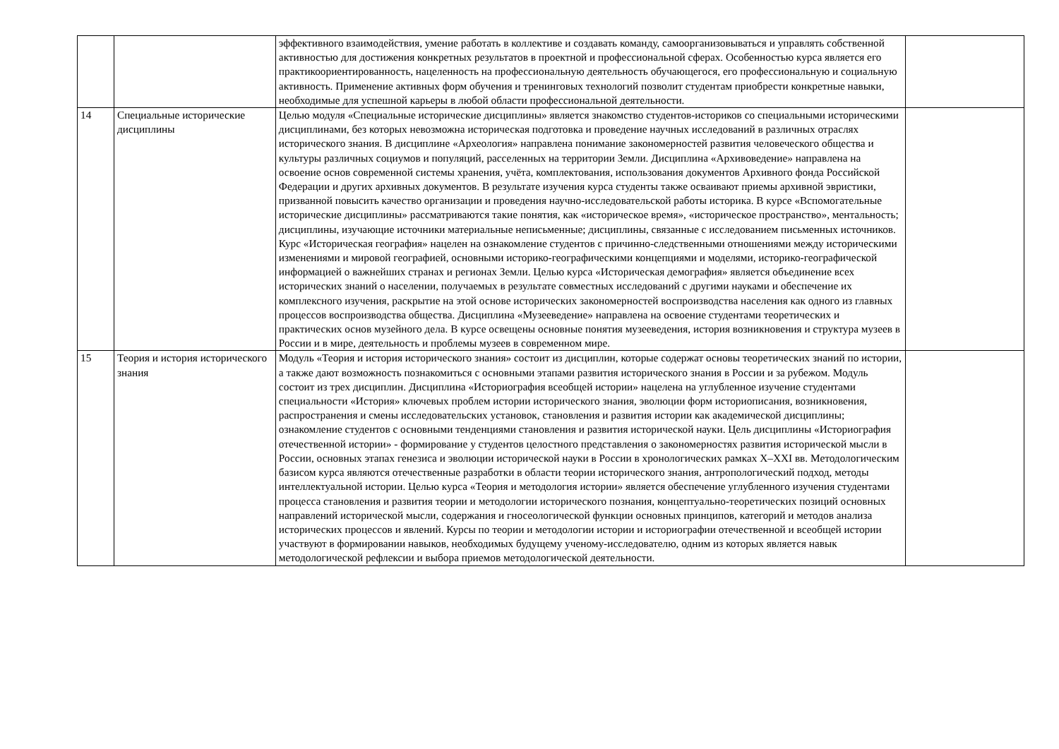| | | эффективного взаимодействия, умение работать в коллективе и создавать команду, самоорганизовываться и управлять собственной активностью для достижения конкретных результатов в проектной и профессиональной сферах. Особенностью курса является его практикоориентированность, нацеленность на профессиональную деятельность обучающегося, его профессиональную и социальную активность. Применение активных форм обучения и тренинговых технологий позволит студентам приобрести конкретные навыки, необходимые для успешной карьеры в любой области профессиональной деятельности. | |
| 14 | Специальные исторические дисциплины | Целью модуля «Специальные исторические дисциплины» является знакомство студентов-историков со специальными историческими дисциплинами, без которых невозможна историческая подготовка и проведение научных исследований в различных отраслях исторического знания. В дисциплине «Археология» направлена понимание закономерностей развития человеческого общества и культуры различных социумов и популяций, расселенных на территории Земли. Дисциплина «Архивоведение» направлена на освоение основ современной системы хранения, учёта, комплектования, использования документов Архивного фонда Российской Федерации и других архивных документов. В результате изучения курса студенты также осваивают приемы архивной эвристики, призванной повысить качество организации и проведения научно-исследовательской работы историка. В курсе «Вспомогательные исторические дисциплины» рассматриваются такие понятия, как «историческое время», «историческое пространство», ментальность; дисциплины, изучающие источники материальные неписьменные; дисциплины, связанные с исследованием письменных источников. Курс «Историческая география» нацелен на ознакомление студентов с причинно-следственными отношениями между историческими изменениями и мировой географией, основными историко-географическими концепциями и моделями, историко-географической информацией о важнейших странах и регионах Земли. Целью курса «Историческая демография» является объединение всех исторических знаний о населении, получаемых в результате совместных исследований с другими науками и обеспечение их комплексного изучения, раскрытие на этой основе исторических закономерностей воспроизводства населения как одного из главных процессов воспроизводства общества. Дисциплина «Музееведение» направлена на освоение студентами теоретических и практических основ музейного дела. В курсе освещены основные понятия музееведения, история возникновения и структура музеев в России и в мире, деятельность и проблемы музеев в современном мире. | |
| 15 | Теория и история исторического знания | Модуль «Теория и история исторического знания» состоит из дисциплин, которые содержат основы теоретических знаний по истории, а также дают возможность познакомиться с основными этапами развития исторического знания в России и за рубежом. Модуль состоит из трех дисциплин. Дисциплина «Историография всеобщей истории» нацелена на углубленное изучение студентами специальности «История» ключевых проблем истории исторического знания, эволюции форм историописания, возникновения, распространения и смены исследовательских установок, становления и развития истории как академической дисциплины; ознакомление студентов с основными тенденциями становления и развития исторической науки. Цель дисциплины «Историография отечественной истории» - формирование у студентов целостного представления о закономерностях развития исторической мысли в России, основных этапах генезиса и эволюции исторической науки в России в хронологических рамках X–XXI вв. Методологическим базисом курса являются отечественные разработки в области теории исторического знания, антропологический подход, методы интеллектуальной истории. Целью курса «Теория и методология истории» является обеспечение углубленного изучения студентами процесса становления и развития теории и методологии исторического познания, концептуально-теоретических позиций основных направлений исторической мысли, содержания и гносеологической функции основных принципов, категорий и методов анализа исторических процессов и явлений. Курсы по теории и методологии истории и историографии отечественной и всеобщей истории участвуют в формировании навыков, необходимых будущему ученому-исследователю, одним из которых является навык методологической рефлексии и выбора приемов методологической деятельности. | |